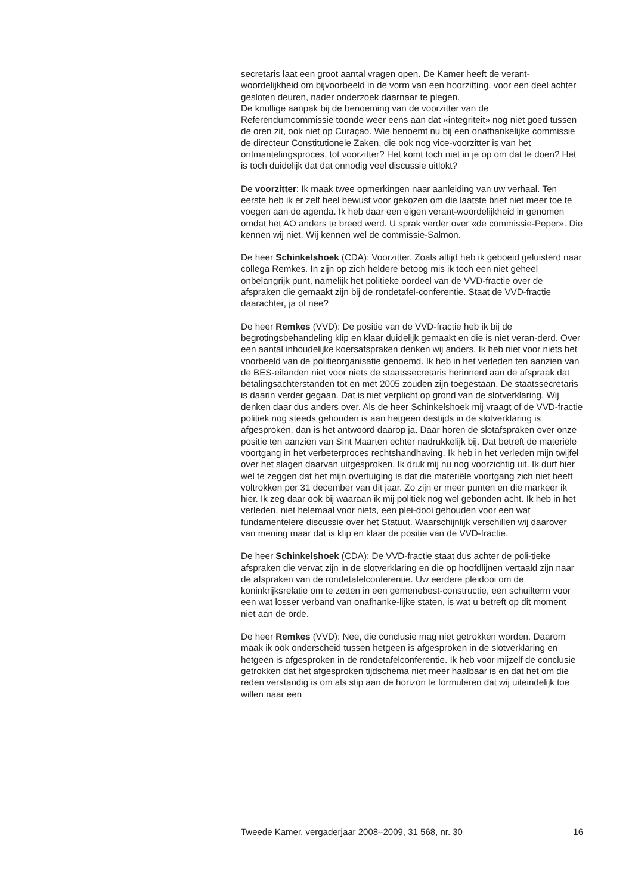secretaris laat een groot aantal vragen open. De Kamer heeft de verant-woordelijkheid om bijvoorbeeld in de vorm van een hoorzitting, voor een deel achter gesloten deuren, nader onderzoek daarnaar te plegen.
De knullige aanpak bij de benoeming van de voorzitter van de Referendumcommissie toonde weer eens aan dat «integriteit» nog niet goed tussen de oren zit, ook niet op Curaçao. Wie benoemt nu bij een onafhankelijke commissie de directeur Constitutionele Zaken, die ook nog vice-voorzitter is van het ontmantelingsproces, tot voorzitter? Het komt toch niet in je op om dat te doen? Het is toch duidelijk dat dat onnodig veel discussie uitlokt?
De voorzitter: Ik maak twee opmerkingen naar aanleiding van uw verhaal. Ten eerste heb ik er zelf heel bewust voor gekozen om die laatste brief niet meer toe te voegen aan de agenda. Ik heb daar een eigen verant-woordelijkheid in genomen omdat het AO anders te breed werd. U sprak verder over «de commissie-Peper». Die kennen wij niet. Wij kennen wel de commissie-Salmon.
De heer Schinkelshoek (CDA): Voorzitter. Zoals altijd heb ik geboeid geluisterd naar collega Remkes. In zijn op zich heldere betoog mis ik toch een niet geheel onbelangrijk punt, namelijk het politieke oordeel van de VVD-fractie over de afspraken die gemaakt zijn bij de rondetafel-conferentie. Staat de VVD-fractie daarachter, ja of nee?
De heer Remkes (VVD): De positie van de VVD-fractie heb ik bij de begrotingsbehandeling klip en klaar duidelijk gemaakt en die is niet veran-derd. Over een aantal inhoudelijke koersafspraken denken wij anders. Ik heb niet voor niets het voorbeeld van de politieorganisatie genoemd. Ik heb in het verleden ten aanzien van de BES-eilanden niet voor niets de staatssecretaris herinnerd aan de afspraak dat betalingsachterstanden tot en met 2005 zouden zijn toegestaan. De staatssecretaris is daarin verder gegaan. Dat is niet verplicht op grond van de slotverklaring. Wij denken daar dus anders over. Als de heer Schinkelshoek mij vraagt of de VVD-fractie politiek nog steeds gehouden is aan hetgeen destijds in de slotverklaring is afgesproken, dan is het antwoord daarop ja. Daar horen de slotafspraken over onze positie ten aanzien van Sint Maarten echter nadrukkelijk bij. Dat betreft de materiële voortgang in het verbeterproces rechtshandhaving. Ik heb in het verleden mijn twijfel over het slagen daarvan uitgesproken. Ik druk mij nu nog voorzichtig uit. Ik durf hier wel te zeggen dat het mijn overtuiging is dat die materiële voortgang zich niet heeft voltrokken per 31 december van dit jaar. Zo zijn er meer punten en die markeer ik hier. Ik zeg daar ook bij waaraan ik mij politiek nog wel gebonden acht. Ik heb in het verleden, niet helemaal voor niets, een plei-dooi gehouden voor een wat fundamentelere discussie over het Statuut. Waarschijnlijk verschillen wij daarover van mening maar dat is klip en klaar de positie van de VVD-fractie.
De heer Schinkelshoek (CDA): De VVD-fractie staat dus achter de poli-tieke afspraken die vervat zijn in de slotverklaring en die op hoofdlijnen vertaald zijn naar de afspraken van de rondetafelconferentie. Uw eerdere pleidooi om de koninkrijksrelatie om te zetten in een gemenebest-constructie, een schuilterm voor een wat losser verband van onafhanke-lijke staten, is wat u betreft op dit moment niet aan de orde.
De heer Remkes (VVD): Nee, die conclusie mag niet getrokken worden. Daarom maak ik ook onderscheid tussen hetgeen is afgesproken in de slotverklaring en hetgeen is afgesproken in de rondetafelconferentie. Ik heb voor mijzelf de conclusie getrokken dat het afgesproken tijdschema niet meer haalbaar is en dat het om die reden verstandig is om als stip aan de horizon te formuleren dat wij uiteindelijk toe willen naar een
Tweede Kamer, vergaderjaar 2008–2009, 31 568, nr. 30 16